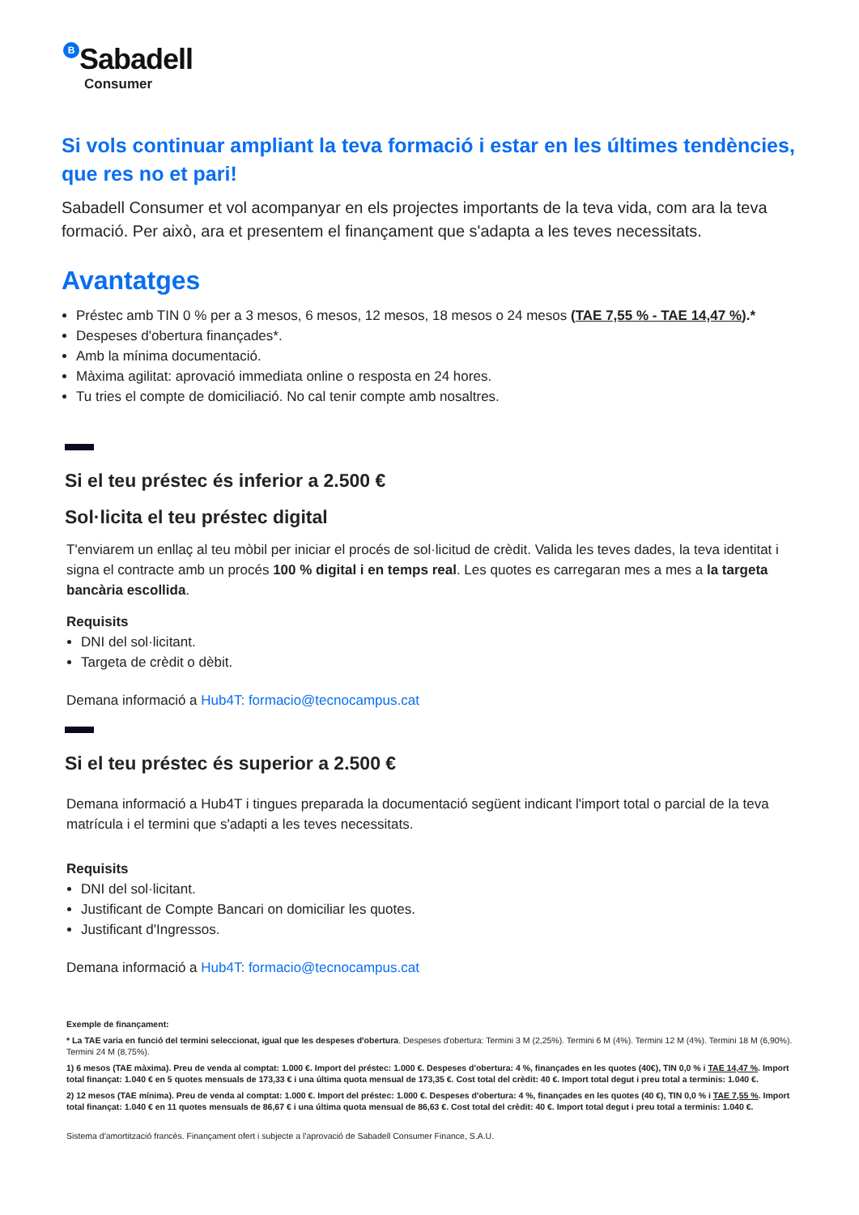B Sabadell
Consumer
Si vols continuar ampliant la teva formació i estar en les últimes tendències, que res no et pari!
Sabadell Consumer et vol acompanyar en els projectes importants de la teva vida, com ara la teva formació. Per això, ara et presentem el finançament que s'adapta a les teves necessitats.
Avantatges
Préstec amb TIN 0 % per a 3 mesos, 6 mesos, 12 mesos, 18 mesos o 24 mesos (TAE 7,55 % - TAE 14,47 %).*
Despeses d'obertura finançades*.
Amb la mínima documentació.
Màxima agilitat: aprovació immediata online o resposta en 24 hores.
Tu tries el compte de domiciliació. No cal tenir compte amb nosaltres.
Si el teu préstec és inferior a 2.500 €
Sol·licita el teu préstec digital
T'enviarem un enllaç al teu mòbil per iniciar el procés de sol·licitud de crèdit. Valida les teves dades, la teva identitat i signa el contracte amb un procés 100 % digital i en temps real. Les quotes es carregaran mes a mes a la targeta bancària escollida.
Requisits
DNI del sol·licitant.
Targeta de crèdit o dèbit.
Demana informació a Hub4T: formacio@tecnocampus.cat
Si el teu préstec és superior a 2.500 €
Demana informació a Hub4T i tingues preparada la documentació següent indicant l'import total o parcial de la teva matrícula i el termini que s'adapti a les teves necessitats.
Requisits
DNI del sol·licitant.
Justificant de Compte Bancari on domiciliar les quotes.
Justificant d'Ingressos.
Demana informació a Hub4T: formacio@tecnocampus.cat
Exemple de finançament:
* La TAE varia en funció del termini seleccionat, igual que les despeses d'obertura. Despeses d'obertura: Termini 3 M (2,25%). Termini 6 M (4%). Termini 12 M (4%). Termini 18 M (6,90%). Termini 24 M (8,75%).
1) 6 mesos (TAE màxima). Preu de venda al comptat: 1.000 €. Import del préstec: 1.000 €. Despeses d'obertura: 4 %, finançades en les quotes (40€), TIN 0,0 % i TAE 14,47 %. Import total finançat: 1.040 € en 5 quotes mensuals de 173,33 € i una última quota mensual de 173,35 €. Cost total del crèdit: 40 €. Import total degut i preu total a terminis: 1.040 €.
2) 12 mesos (TAE mínima). Preu de venda al comptat: 1.000 €. Import del préstec: 1.000 €. Despeses d'obertura: 4 %, finançades en les quotes (40 €), TIN 0,0 % i TAE 7,55 %. Import total finançat: 1.040 € en 11 quotes mensuals de 86,67 € i una última quota mensual de 86,63 €. Cost total del crèdit: 40 €. Import total degut i preu total a terminis: 1.040 €.
Sistema d'amortització francès. Finançament ofert i subjecte a l'aprovació de Sabadell Consumer Finance, S.A.U.